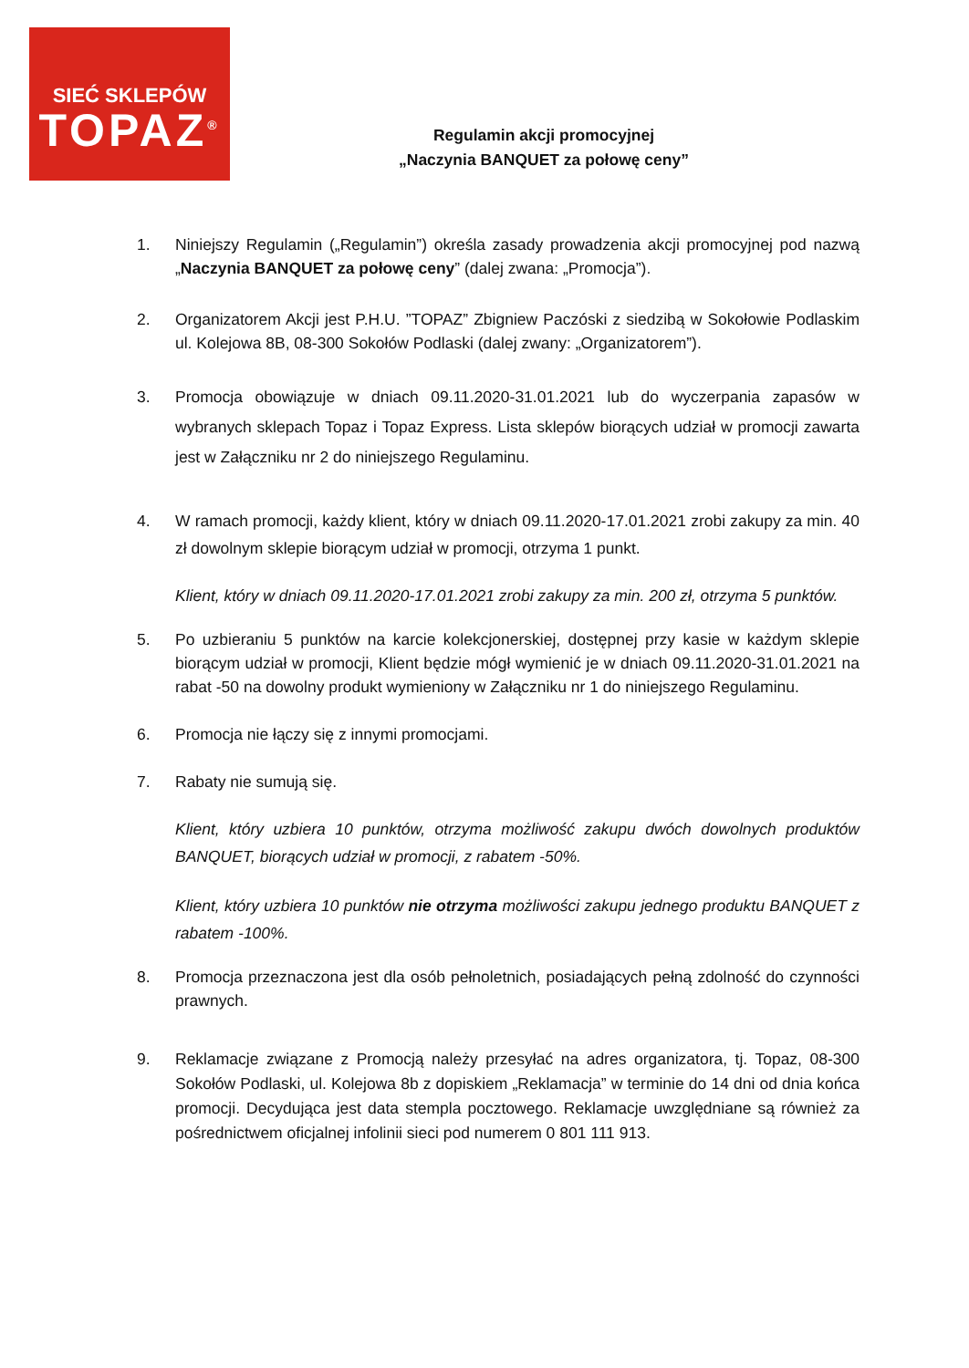SIEĆ SKLEPÓW
TOPAZ<sup>®</sup>
Regulamin akcji promocyjnej
„Naczynia BANQUET za połowę ceny”
1. Niniejszy Regulamin („Regulamin”) określa zasady prowadzenia akcji promocyjnej pod nazwą „Naczynia BANQUET za połowę ceny” (dalej zwana: „Promocja”).
2. Organizatorem Akcji jest P.H.U. ”TOPAZ” Zbigniew Paczóski z siedzibą w Sokołowie Podlaskim ul. Kolejowa 8B, 08-300 Sokołów Podlaski (dalej zwany: „Organizatorem”).
3. Promocja obowiązuje w dniach 09.11.2020-31.01.2021 lub do wyczerpania zapasów w wybranych sklepach Topaz i Topaz Express. Lista sklepów biorących udział w promocji zawarta jest w Załączniku nr 2 do niniejszego Regulaminu.
4. W ramach promocji, każdy klient, który w dniach 09.11.2020-17.01.2021 zrobi zakupy za min. 40 zł dowolnym sklepie biorącym udział w promocji, otrzyma 1 punkt.
Klient, który w dniach 09.11.2020-17.01.2021 zrobi zakupy za min. 200 zł, otrzyma 5 punktów.
5. Po uzbieraniu 5 punktów na karcie kolekcjonerskiej, dostępnej przy kasie w każdym sklepie biorącym udział w promocji, Klient będzie mógł wymienić je w dniach 09.11.2020-31.01.2021 na rabat -50 na dowolny produkt wymieniony w Załączniku nr 1 do niniejszego Regulaminu.
6. Promocja nie łączy się z innymi promocjami.
7. Rabaty nie sumują się.
Klient, który uzbiera 10 punktów, otrzyma możliwość zakupu dwóch dowolnych produktów BANQUET, biorących udział w promocji, z rabatem -50%.
Klient, który uzbiera 10 punktów nie otrzyma możliwości zakupu jednego produktu BANQUET z rabatem -100%.
8. Promocja przeznaczona jest dla osób pełnoletnich, posiadających pełną zdolność do czynności prawnych.
9. Reklamacje związane z Promocją należy przesyłać na adres organizatora, tj. Topaz, 08-300 Sokołów Podlaski, ul. Kolejowa 8b z dopiskiem „Reklamacja” w terminie do 14 dni od dnia końca promocji. Decydująca jest data stempla pocztowego. Reklamacje uwzględniane są również za pośrednictwem oficjalnej infolinii sieci pod numerem 0 801 111 913.